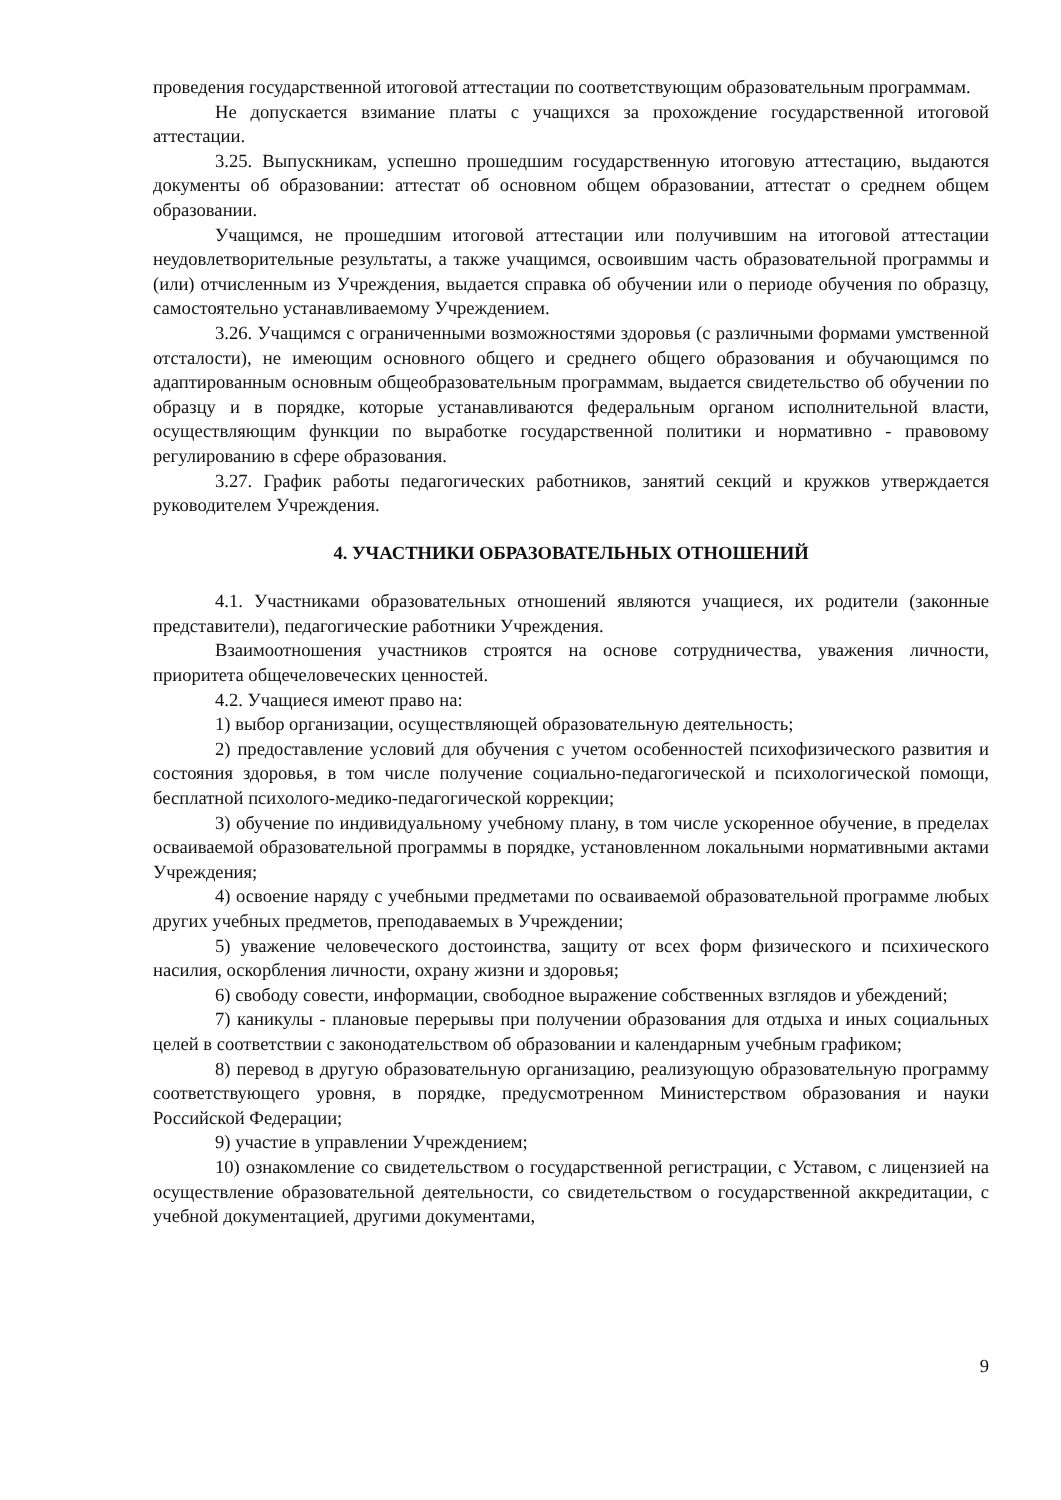проведения государственной итоговой аттестации по соответствующим образовательным программам.
Не допускается взимание платы с учащихся за прохождение государственной итоговой аттестации.
3.25. Выпускникам, успешно прошедшим государственную итоговую аттестацию, выдаются документы об образовании: аттестат об основном общем образовании, аттестат о среднем общем образовании.
Учащимся, не прошедшим итоговой аттестации или получившим на итоговой аттестации неудовлетворительные результаты, а также учащимся, освоившим часть образовательной программы и (или) отчисленным из Учреждения, выдается справка об обучении или о периоде обучения по образцу, самостоятельно устанавливаемому Учреждением.
3.26. Учащимся с ограниченными возможностями здоровья (с различными формами умственной отсталости), не имеющим основного общего и среднего общего образования и обучающимся по адаптированным основным общеобразовательным программам, выдается свидетельство об обучении по образцу и в порядке, которые устанавливаются федеральным органом исполнительной власти, осуществляющим функции по выработке государственной политики и нормативно - правовому регулированию в сфере образования.
3.27. График работы педагогических работников, занятий секций и кружков утверждается руководителем Учреждения.
4. УЧАСТНИКИ ОБРАЗОВАТЕЛЬНЫХ ОТНОШЕНИЙ
4.1. Участниками образовательных отношений являются учащиеся, их родители (законные представители), педагогические работники Учреждения.
Взаимоотношения участников строятся на основе сотрудничества, уважения личности, приоритета общечеловеческих ценностей.
4.2. Учащиеся имеют право на:
1) выбор организации, осуществляющей образовательную деятельность;
2) предоставление условий для обучения с учетом особенностей психофизического развития и состояния здоровья, в том числе получение социально-педагогической и психологической помощи, бесплатной психолого-медико-педагогической коррекции;
3) обучение по индивидуальному учебному плану, в том числе ускоренное обучение, в пределах осваиваемой образовательной программы в порядке, установленном локальными нормативными актами Учреждения;
4) освоение наряду с учебными предметами по осваиваемой образовательной программе любых других учебных предметов, преподаваемых в Учреждении;
5) уважение человеческого достоинства, защиту от всех форм физического и психического насилия, оскорбления личности, охрану жизни и здоровья;
6) свободу совести, информации, свободное выражение собственных взглядов и убеждений;
7) каникулы - плановые перерывы при получении образования для отдыха и иных социальных целей в соответствии с законодательством об образовании и календарным учебным графиком;
8) перевод в другую образовательную организацию, реализующую образовательную программу соответствующего уровня, в порядке, предусмотренном Министерством образования и науки Российской Федерации;
9) участие в управлении Учреждением;
10) ознакомление со свидетельством о государственной регистрации, с Уставом, с лицензией на осуществление образовательной деятельности, со свидетельством о государственной аккредитации, с учебной документацией, другими документами,
9